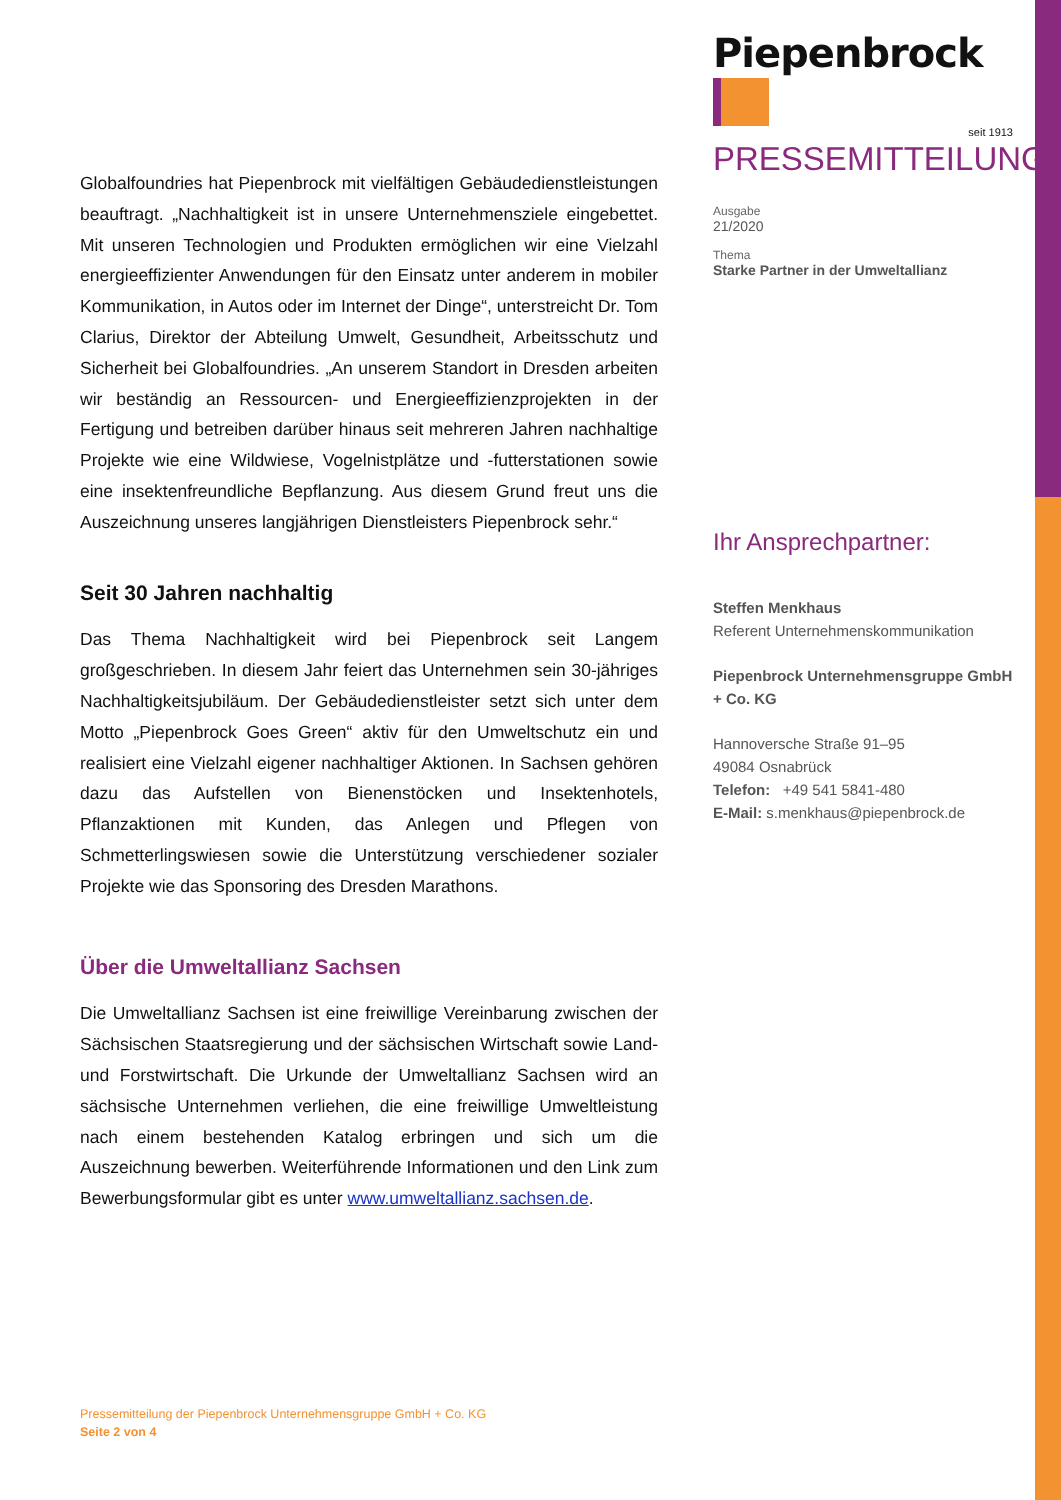Globalfoundries hat Piepenbrock mit vielfältigen Gebäudedienstleistungen beauftragt. „Nachhaltigkeit ist in unsere Unternehmensziele eingebettet. Mit unseren Technologien und Produkten ermöglichen wir eine Vielzahl energieeffizienter Anwendungen für den Einsatz unter anderem in mobiler Kommunikation, in Autos oder im Internet der Dinge“, unterstreicht Dr. Tom Clarius, Direktor der Abteilung Umwelt, Gesundheit, Arbeitsschutz und Sicherheit bei Globalfoundries. „An unserem Standort in Dresden arbeiten wir beständig an Ressourcen- und Energieeffizienzprojekten in der Fertigung und betreiben darüber hinaus seit mehreren Jahren nachhaltige Projekte wie eine Wildwiese, Vogelnistplätze und -futterstationen sowie eine insektenfreundliche Bepflanzung. Aus diesem Grund freut uns die Auszeichnung unseres langjährigen Dienstleisters Piepenbrock sehr.“
Seit 30 Jahren nachhaltig
Das Thema Nachhaltigkeit wird bei Piepenbrock seit Langem großgeschrieben. In diesem Jahr feiert das Unternehmen sein 30-jähriges Nachhaltigkeitsjubiläum. Der Gebäudedienstleister setzt sich unter dem Motto „Piepenbrock Goes Green“ aktiv für den Umweltschutz ein und realisiert eine Vielzahl eigener nachhaltiger Aktionen. In Sachsen gehören dazu das Aufstellen von Bienenstöcken und Insektenhotels, Pflanzaktionen mit Kunden, das Anlegen und Pflegen von Schmetterlingswiesen sowie die Unterstützung verschiedener sozialer Projekte wie das Sponsoring des Dresden Marathons.
Über die Umweltallianz Sachsen
Die Umweltallianz Sachsen ist eine freiwillige Vereinbarung zwischen der Sächsischen Staatsregierung und der sächsischen Wirtschaft sowie Land- und Forstwirtschaft. Die Urkunde der Umweltallianz Sachsen wird an sächsische Unternehmen verliehen, die eine freiwillige Umweltleistung nach einem bestehenden Katalog erbringen und sich um die Auszeichnung bewerben. Weiterführende Informationen und den Link zum Bewerbungsformular gibt es unter www.umweltallianz.sachsen.de.
Piepenbrock
seit 1913
PRESSEMITTEILUNG
Ausgabe
21/2020
Thema
Starke Partner in der Umweltallianz
Ihr Ansprechpartner:
Steffen Menkhaus
Referent Unternehmenskommunikation
Piepenbrock Unternehmensgruppe GmbH + Co. KG
Hannoversche Straße 91–95
49084 Osnabrück
Telefon: +49 541 5841-480
E-Mail: s.menkhaus@piepenbrock.de
Pressemitteilung der Piepenbrock Unternehmensgruppe GmbH + Co. KG
Seite 2 von 4